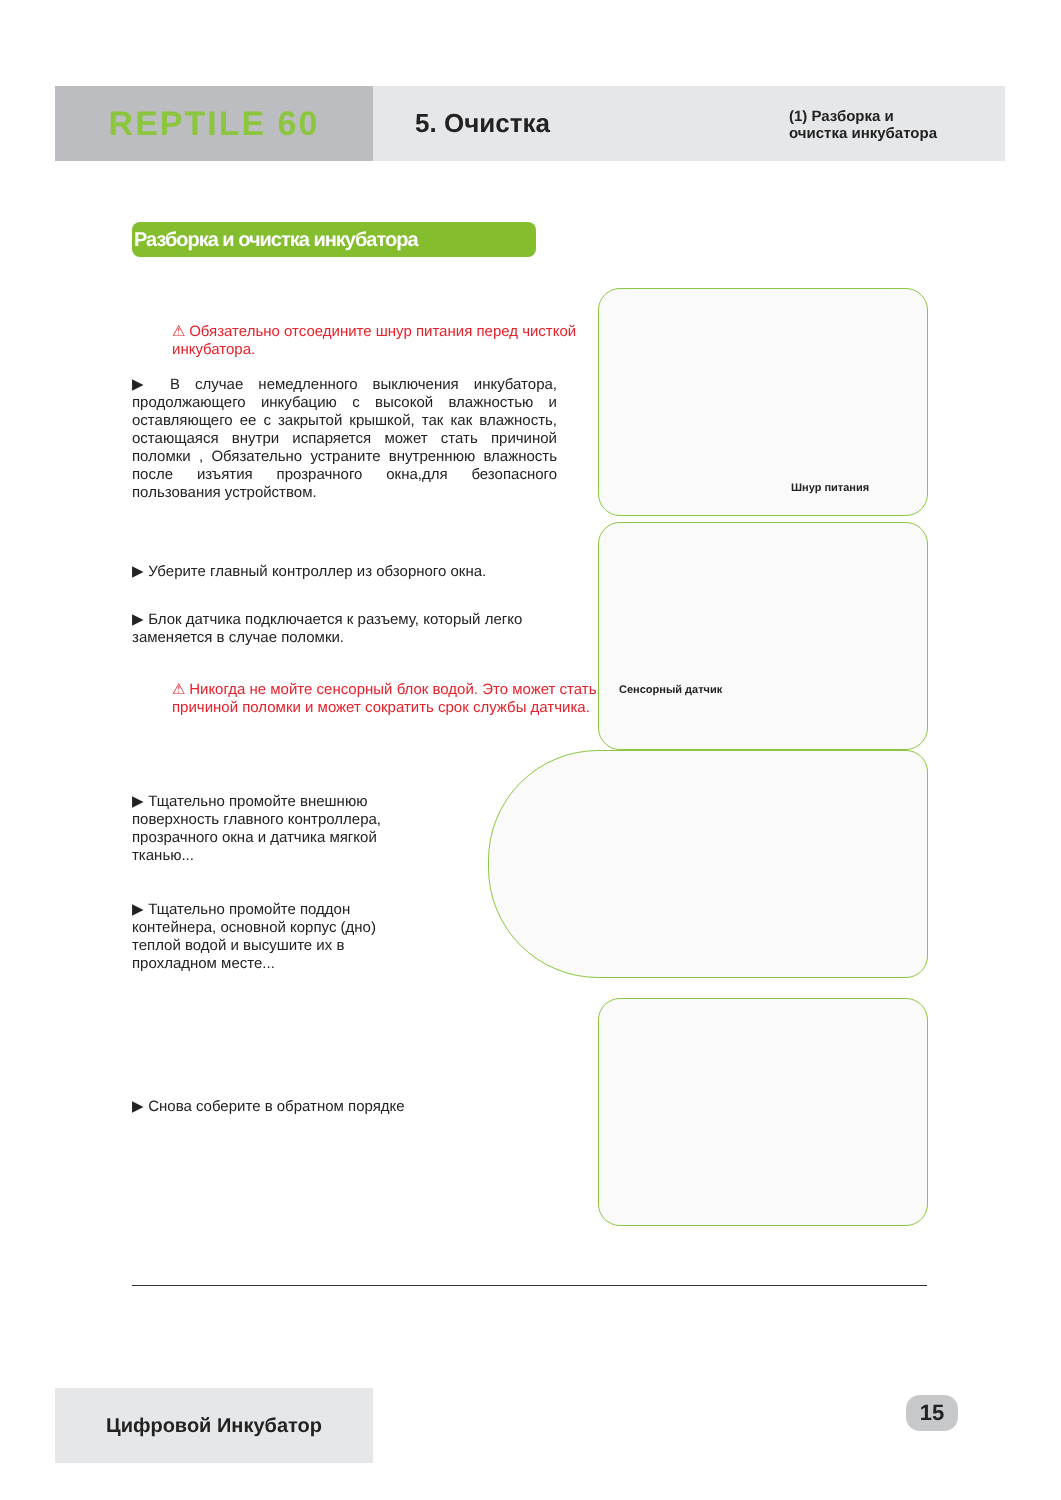REPTILE 60
5. Очистка
(1) Разборка и
очистка инкубатора
Разборка и очистка инкубатора
⚠ Обязательно отсоедините шнур питания перед чисткой инкубатора.
▶ В случае немедленного выключения инкубатора, продолжающего инкубацию с высокой влажностью и оставляющего ее с закрытой крышкой, так как влажность, остающаяся внутри испаряется может стать причиной поломки , Обязательно устраните внутреннюю влажность после изъятия прозрачного окна,для безопасного пользования устройством.
▶ Уберите главный контроллер из обзорного окна.
▶ Блок датчика подключается к разъему, который легко заменяется в случае поломки.
⚠ Никогда не мойте сенсорный блок водой. Это может стать причиной поломки и может сократить срок службы датчика.
▶ Тщательно промойте внешнюю поверхность главного контроллера, прозрачного окна и датчика мягкой тканью...
▶ Тщательно промойте поддон контейнера, основной корпус (дно) теплой водой и высушите их в прохладном месте...
▶ Снова соберите в обратном порядке
Шнур питания
Сенсорный датчик
Цифровой Инкубатор 15